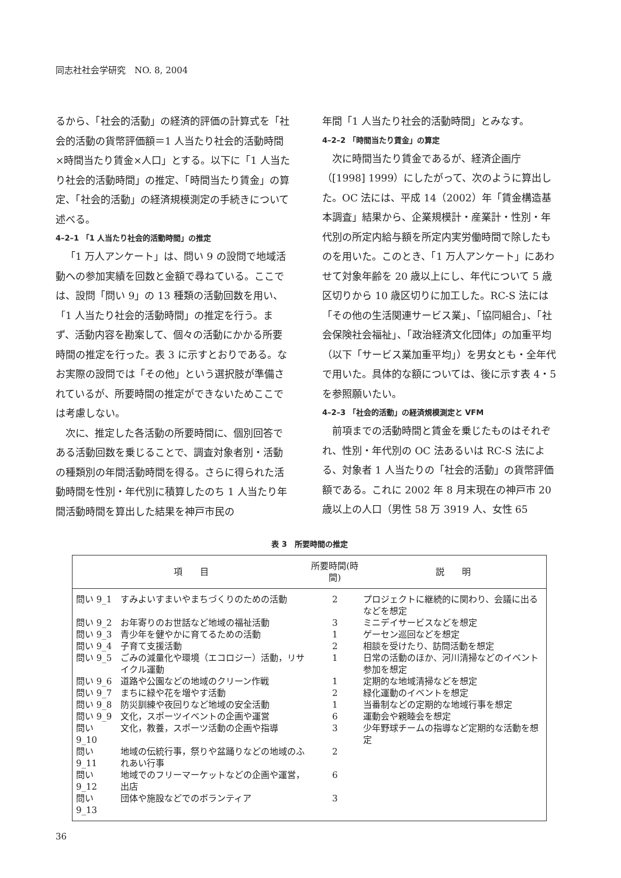同志社社会学研究　NO. 8, 2004
るから、「社会的活動」の経済的評価の計算式を「社会的活動の貨幣評価額＝1 人当たり社会的活動時間×時間当たり賃金×人口」とする。以下に「1 人当たり社会的活動時間」の推定、「時間当たり賃金」の算定、「社会的活動」の経済規模測定の手続きについて述べる。
4–2–1 「1 人当たり社会的活動時間」の推定
「1 万人アンケート」は、問い 9 の設問で地域活動への参加実績を回数と金額で尋ねている。ここでは、設問「問い 9」の 13 種類の活動回数を用い、「1 人当たり社会的活動時間」の推定を行う。まず、活動内容を勘案して、個々の活動にかかる所要時間の推定を行った。表 3 に示すとおりである。なお実際の設問では「その他」という選択肢が準備されているが、所要時間の推定ができないためここでは考慮しない。
次に、推定した各活動の所要時間に、個別回答である活動回数を乗じることで、調査対象者別・活動の種類別の年間活動時間を得る。さらに得られた活動時間を性別・年代別に積算したのち 1 人当たり年間活動時間を算出した結果を神戸市民の
年間「1 人当たり社会的活動時間」とみなす。
4–2–2 「時間当たり賃金」の算定
次に時間当たり賃金であるが、経済企画庁（[1998] 1999）にしたがって、次のように算出した。OC 法には、平成 14（2002）年「賃金構造基本調査」結果から、企業規模計・産業計・性別・年代別の所定内給与額を所定内実労働時間で除したものを用いた。このとき、「1 万人アンケート」にあわせて対象年齢を 20 歳以上にし、年代について 5 歳区切りから 10 歳区切りに加工した。RC-S 法には「その他の生活関連サービス業」、「協同組合」、「社会保険社会福祉」、「政治経済文化団体」の加重平均（以下「サービス業加重平均」）を男女とも・全年代で用いた。具体的な額については、後に示す表 4・5 を参照願いたい。
4–2–3 「社会的活動」の経済規模測定と VFM
前項までの活動時間と賃金を乗じたものはそれぞれ、性別・年代別の OC 法あるいは RC-S 法による、対象者 1 人当たりの「社会的活動」の貨幣評価額である。これに 2002 年 8 月末現在の神戸市 20 歳以上の人口（男性 58 万 3919 人、女性 65
表 3　所要時間の推定
| 項 目 | | 所要時間(時間) | 説 明 |
| --- | --- | --- | --- |
| 問い 9_1 | すみよいすまいやまちづくりのための活動 | 2 | プロジェクトに継続的に関わり、会議に出るなどを想定 |
| 問い 9_2 | お年寄りのお世話など地域の福祉活動 | 3 | ミニデイサービスなどを想定 |
| 問い 9_3 | 青少年を健やかに育てるための活動 | 1 | ゲーセン巡回などを想定 |
| 問い 9_4 | 子育て支援活動 | 2 | 相談を受けたり、訪問活動を想定 |
| 問い 9_5 | ごみの減量化や環境（エコロジー）活動，リサイクル運動 | 1 | 日常の活動のほか、河川清掃などのイベント参加を想定 |
| 問い 9_6 | 道路や公園などの地域のクリーン作戦 | 1 | 定期的な地域清掃などを想定 |
| 問い 9_7 | まちに緑や花を増やす活動 | 2 | 緑化運動のイベントを想定 |
| 問い 9_8 | 防災訓練や夜回りなど地域の安全活動 | 1 | 当番制などの定期的な地域行事を想定 |
| 問い 9_9 | 文化，スポーツイベントの企画や運営 | 6 | 運動会や親睦会を想定 |
| 問い 9_10 | 文化，教養，スポーツ活動の企画や指導 | 3 | 少年野球チームの指導など定期的な活動を想定 |
| 問い 9_11 | 地域の伝統行事，祭りや盆踊りなどの地域のふれあい行事 | 2 | |
| 問い 9_12 | 地域でのフリーマーケットなどの企画や運営，出店 | 6 | |
| 問い 9_13 | 団体や施設などでのボランティア | 3 | |
36